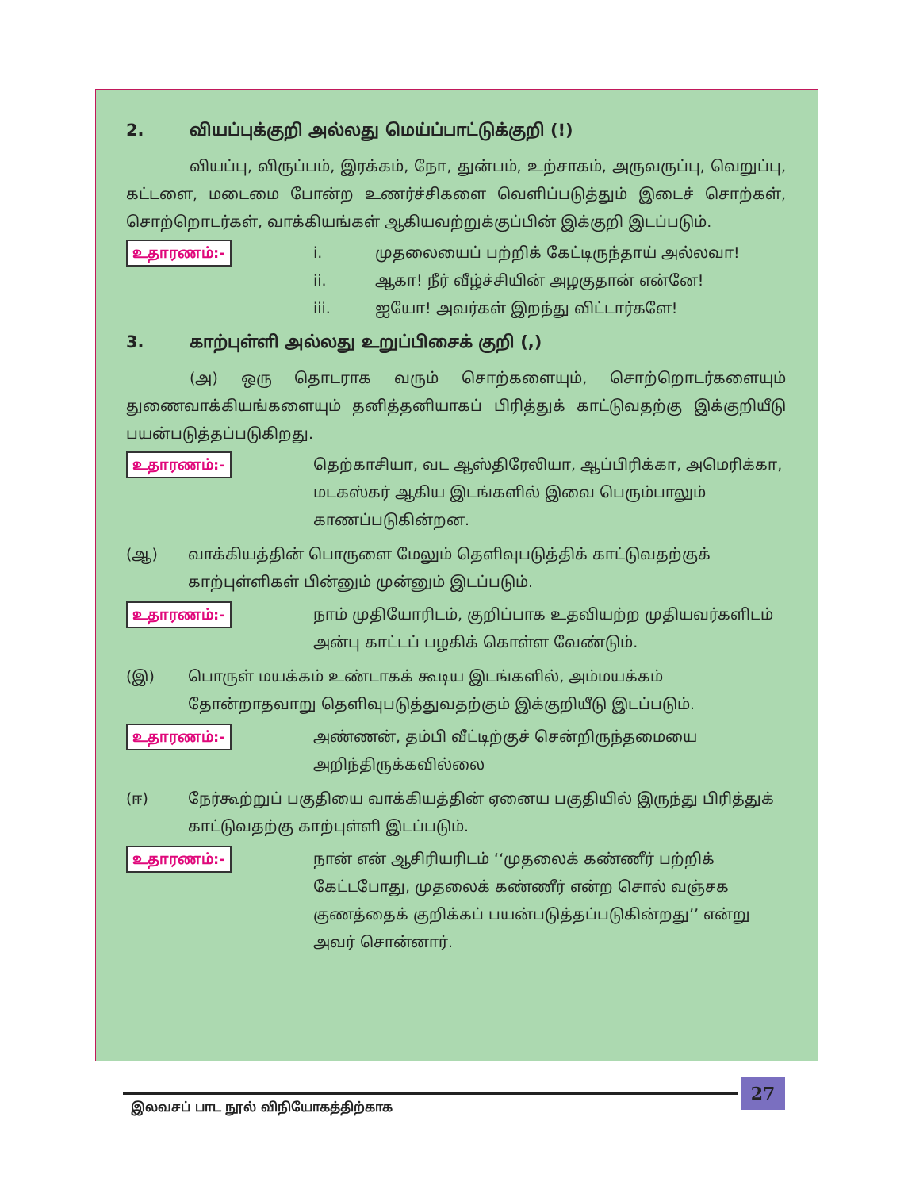2. வியப்புக்குறி அல்லது மெய்ப்பாட்டுக்குறி (!)
வியப்பு, விருப்பம், இரக்கம், நோ, துன்பம், உற்சாகம், அருவருப்பு, வெறுப்பு, கட்டளை, மடைமை போன்ற உணர்ச்சிகளை வெளிப்படுத்தும் இடைச் சொற்கள், சொற்றொடர்கள், வாக்கியங்கள் ஆகியவற்றுக்குப்பின் இக்குறி இடப்படும்.
உதாரணம்:-
i. முதலையைப் பற்றிக் கேட்டிருந்தாய் அல்லவா!
ii. ஆகா! நீர் வீழ்ச்சியின் அழகுதான் என்னே!
iii. ஐயோ! அவர்கள் இறந்து விட்டார்களே!
3. காற்புள்ளி அல்லது உறுப்பிசைக் குறி (,)
(அ) ஒரு தொடராக வரும் சொற்களையும், சொற்றொடர்களையும் துணைவாக்கியங்களையும் தனித்தனியாகப் பிரித்துக் காட்டுவதற்கு இக்குறியீடு பயன்படுத்தப்படுகிறது.
உதாரணம்:-
தெற்காசியா, வட ஆஸ்திரேலியா, ஆப்பிரிக்கா, அமெரிக்கா, மடகஸ்கர் ஆகிய இடங்களில் இவை பெரும்பாலும் காணப்படுகின்றன.
(ஆ) வாக்கியத்தின் பொருளை மேலும் தெளிவுபடுத்திக் காட்டுவதற்குக் காற்புள்ளிகள் பின்னும் முன்னும் இடப்படும்.
உதாரணம்:-
நாம் முதியோரிடம், குறிப்பாக உதவியற்ற முதியவர்களிடம் அன்பு காட்டப் பழகிக் கொள்ள வேண்டும்.
(இ) பொருள் மயக்கம் உண்டாகக் கூடிய இடங்களில், அம்மயக்கம் தோன்றாதவாறு தெளிவுபடுத்துவதற்கும் இக்குறியீடு இடப்படும்.
உதாரணம்:-
அண்ணன், தம்பி வீட்டிற்குச் சென்றிருந்தமையை அறிந்திருக்கவில்லை
(ஈ) நேர்கூற்றுப் பகுதியை வாக்கியத்தின் ஏனைய பகுதியில் இருந்து பிரித்துக் காட்டுவதற்கு காற்புள்ளி இடப்படும்.
உதாரணம்:-
நான் என் ஆசிரியரிடம் ‘‘முதலைக் கண்ணீர் பற்றிக் கேட்டபோது, முதலைக் கண்ணீர் என்ற சொல் வஞ்சக குணத்தைக் குறிக்கப் பயன்படுத்தப்படுகின்றது’’ என்று அவர் சொன்னார்.
27
இலவசப் பாட நூல் விநியோகத்திற்காக